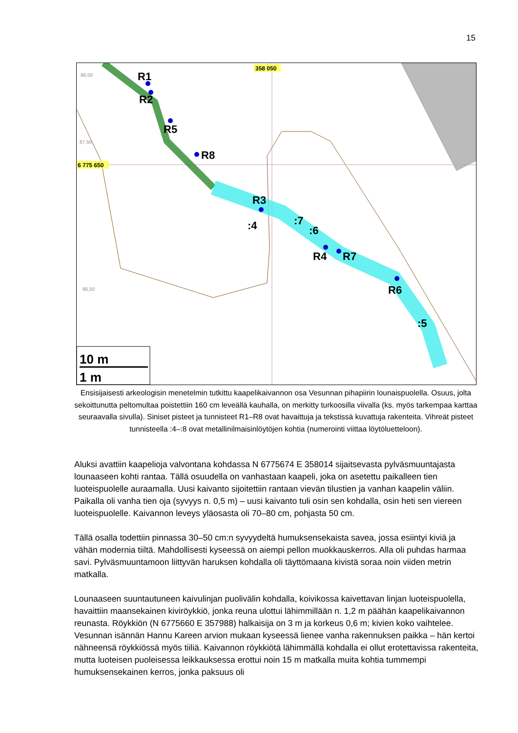15
R1
R2
R5
R8
R3
R4
R7
R6
:4
:7
:6
:5
88,00
87,50
86,50
358 050
6 775 650
10 m
1 m
Ensisijaisesti arkeologisin menetelmin tutkittu kaapelikaivannon osa Vesunnan pihapiirin lounaispuolella. Osuus, jolta sekoittunutta peltomultaa poistettiin 160 cm leveällä kauhalla, on merkitty turkoosilla viivalla (ks. myös tarkempaa karttaa seuraavalla sivulla). Siniset pisteet ja tunnisteet R1–R8 ovat havaittuja ja tekstissä kuvattuja rakenteita. Vihreät pisteet tunnisteella :4–:8 ovat metallinilmaisinlöytöjen kohtia (numerointi viittaa löytöluetteloon).
Aluksi avattiin kaapelioja valvontana kohdassa N 6775674 E 358014 sijaitsevasta pylväsmuuntajasta lounaaseen kohti rantaa. Tällä osuudella on vanhastaan kaapeli, joka on asetettu paikalleen tien luoteispuolelle auraamalla. Uusi kaivanto sijoitettiin rantaan vievän tilustien ja vanhan kaapelin väliin. Paikalla oli vanha tien oja (syvyys n. 0,5 m) – uusi kaivanto tuli osin sen kohdalla, osin heti sen viereen luoteispuolelle. Kaivannon leveys yläosasta oli 70–80 cm, pohjasta 50 cm.
Tällä osalla todettiin pinnassa 30–50 cm:n syvyydeltä humuksensekaista savea, jossa esiintyi kiviä ja vähän modernia tiiltä. Mahdollisesti kyseessä on aiempi pellon muokkauskerros. Alla oli puhdas harmaa savi. Pylväsmuuntamoon liittyvän haruksen kohdalla oli täyttömaana kivistä soraa noin viiden metrin matkalla.
Lounaaseen suuntautuneen kaivulinjan puolivälin kohdalla, koivikossa kaivettavan linjan luoteispuolella, havaittiin maansekainen kiviröykkiö, jonka reuna ulottui lähimmillään n. 1,2 m päähän kaapelikaivannon reunasta. Röykkiön (N 6775660 E 357988) halkaisija on 3 m ja korkeus 0,6 m; kivien koko vaihtelee. Vesunnan isännän Hannu Kareen arvion mukaan kyseessä lienee vanha rakennuksen paikka – hän kertoi nähneensä röykkiössä myös tiiliä. Kaivannon röykkiötä lähimmällä kohdalla ei ollut erotettavissa rakenteita, mutta luoteisen puoleisessa leikkauksessa erottui noin 15 m matkalla muita kohtia tummempi humuksensekainen kerros, jonka paksuus oli